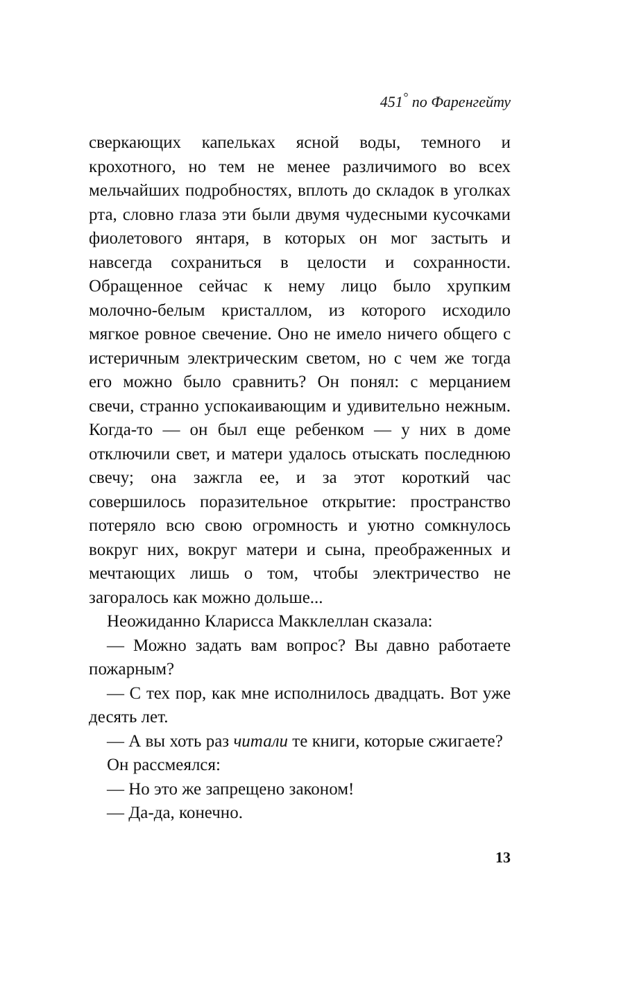451<sup>°</sup> по Фаренгейту
сверкающих капельках ясной воды, темного и крохотного, но тем не менее различимого во всех мельчайших подробностях, вплоть до складок в уголках рта, словно глаза эти были двумя чудесными кусочками фиолетового янтаря, в которых он мог застыть и навсегда сохраниться в целости и сохранности. Обращенное сейчас к нему лицо было хрупким молочно-белым кристаллом, из которого исходило мягкое ровное свечение. Оно не имело ничего общего с истеричным электрическим светом, но с чем же тогда его можно было сравнить? Он понял: с мерцанием свечи, странно успокаивающим и удивительно нежным. Когда-то — он был еще ребенком — у них в доме отключили свет, и матери удалось отыскать последнюю свечу; она зажгла ее, и за этот короткий час совершилось поразительное открытие: пространство потеряло всю свою огромность и уютно сомкнулось вокруг них, вокруг матери и сына, преображенных и мечтающих лишь о том, чтобы электричество не загоралось как можно дольше...
Неожиданно Кларисса Макклеллан сказала:
— Можно задать вам вопрос? Вы давно работаете пожарным?
— С тех пор, как мне исполнилось двадцать. Вот уже десять лет.
— А вы хоть раз читали те книги, которые сжигаете?
Он рассмеялся:
— Но это же запрещено законом!
— Да-да, конечно.
13